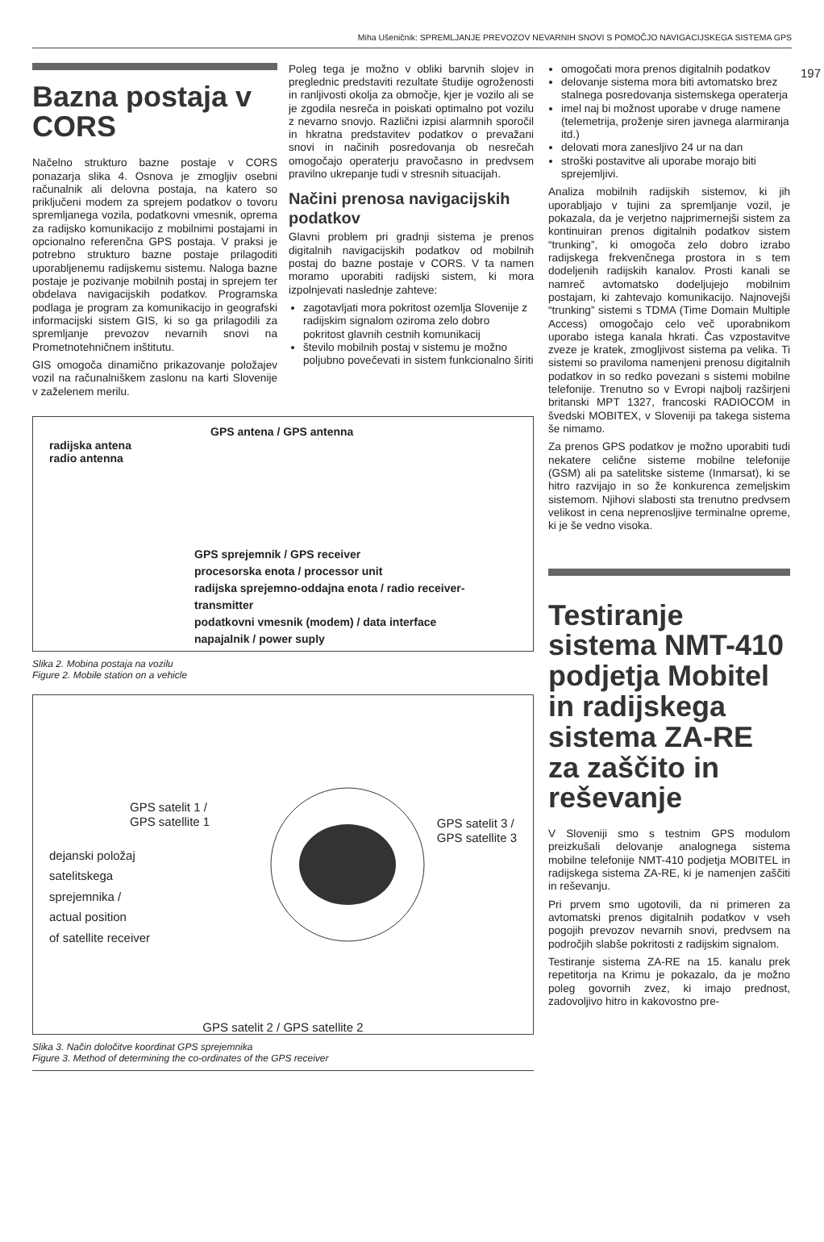Miha Ušeničnik: SPREMLJANJE PREVOZOV NEVARNIH SNOVI S POMOČJO NAVIGACIJSKEGA SISTEMA GPS
197
Bazna postaja v CORS
Načelno strukturo bazne postaje v CORS ponazarja slika 4. Osnova je zmogljiv osebni računalnik ali delovna postaja, na katero so priključeni modem za sprejem podatkov o tovoru spremljanega vozila, podatkovni vmesnik, oprema za radijsko komunikacijo z mobilnimi postajami in opcionalno referenčna GPS postaja. V praksi je potrebno strukturo bazne postaje prilagoditi uporabljenemu radijskemu sistemu. Naloga bazne postaje je pozivanje mobilnih postaj in sprejem ter obdelava navigacijskih podatkov. Programska podlaga je program za komunikacijo in geografski informacijski sistem GIS, ki so ga prilagodili za spremljanje prevozov nevarnih snovi na Prometnotehničnem inštitutu.
GIS omogoča dinamično prikazovanje položajev vozil na računalniškem zaslonu na karti Slovenije v zaželenem merilu.
Poleg tega je možno v obliki barvnih slojev in preglednic predstaviti rezultate študije ogroženosti in ranljivosti okolja za območje, kjer je vozilo ali se je zgodila nesreča in poiskati optimalno pot vozilu z nevarno snovjo. Različni izpisi alarmnih sporočil in hkratna predstavitev podatkov o prevažani snovi in načinih posredovanja ob nesrečah omogočajo operaterju pravočasno in predvsem pravilno ukrepanje tudi v stresnih situacijah.
Načini prenosa navigacijskih podatkov
Glavni problem pri gradnji sistema je prenos digitalnih navigacijskih podatkov od mobilnih postaj do bazne postaje v CORS. V ta namen moramo uporabiti radijski sistem, ki mora izpolnjevati naslednje zahteve:
zagotavljati mora pokritost ozemlja Slovenije z radijskim signalom oziroma zelo dobro pokritost glavnih cestnih komunikacij
število mobilnih postaj v sistemu je možno poljubno povečevati in sistem funkcionalno širiti
GPS antena / GPS antenna
radijska antena
radio antenna
GPS sprejemnik / GPS receiver
procesorska enota / processor unit
radijska sprejemno-oddajna enota / radio receiver-transmitter
podatkovni vmesnik (modem) / data interface
napajalnik / power suply
Slika 2. Mobina postaja na vozilu
Figure 2. Mobile station on a vehicle
GPS satelit 1 /
GPS satellite 1
GPS satelit 3 /
GPS satellite 3
dejanski položaj
satelitskega
sprejemnika /
actual position
of satellite receiver
GPS satelit 2 / GPS satellite 2
Slika 3. Način določitve koordinat GPS sprejemnika
Figure 3. Method of determining the co-ordinates of the GPS receiver
omogočati mora prenos digitalnih podatkov
delovanje sistema mora biti avtomatsko brez stalnega posredovanja sistemskega operaterja
imel naj bi možnost uporabe v druge namene (telemetrija, proženje siren javnega alarmiranja itd.)
delovati mora zanesljivo 24 ur na dan
stroški postavitve ali uporabe morajo biti sprejemljivi.
Analiza mobilnih radijskih sistemov, ki jih uporabljajo v tujini za spremljanje vozil, je pokazala, da je verjetno najprimernejši sistem za kontinuiran prenos digitalnih podatkov sistem “trunking”, ki omogoča zelo dobro izrabo radijskega frekvenčnega prostora in s tem dodeljenih radijskih kanalov. Prosti kanali se namreč avtomatsko dodeljujejo mobilnim postajam, ki zahtevajo komunikacijo. Najnovejši “trunking” sistemi s TDMA (Time Domain Multiple Access) omogočajo celo več uporabnikom uporabo istega kanala hkrati. Čas vzpostavitve zveze je kratek, zmogljivost sistema pa velika. Ti sistemi so praviloma namenjeni prenosu digitalnih podatkov in so redko povezani s sistemi mobilne telefonije. Trenutno so v Evropi najbolj razširjeni britanski MPT 1327, francoski RADIOCOM in švedski MOBITEX, v Sloveniji pa takega sistema še nimamo.
Za prenos GPS podatkov je možno uporabiti tudi nekatere celične sisteme mobilne telefonije (GSM) ali pa satelitske sisteme (Inmarsat), ki se hitro razvijajo in so že konkurenca zemeljskim sistemom. Njihovi slabosti sta trenutno predvsem velikost in cena neprenosljive terminalne opreme, ki je še vedno visoka.
Testiranje sistema NMT-410 podjetja Mobitel in radijskega sistema ZA-RE za zaščito in reševanje
V Sloveniji smo s testnim GPS modulom preizkušali delovanje analognega sistema mobilne telefonije NMT-410 podjetja MOBITEL in radijskega sistema ZA-RE, ki je namenjen zaščiti in reševanju.
Pri prvem smo ugotovili, da ni primeren za avtomatski prenos digitalnih podatkov v vseh pogojih prevozov nevarnih snovi, predvsem na področjih slabše pokritosti z radijskim signalom.
Testiranje sistema ZA-RE na 15. kanalu prek repetitorja na Krimu je pokazalo, da je možno poleg govornih zvez, ki imajo prednost, zadovoljivo hitro in kakovostno pre-